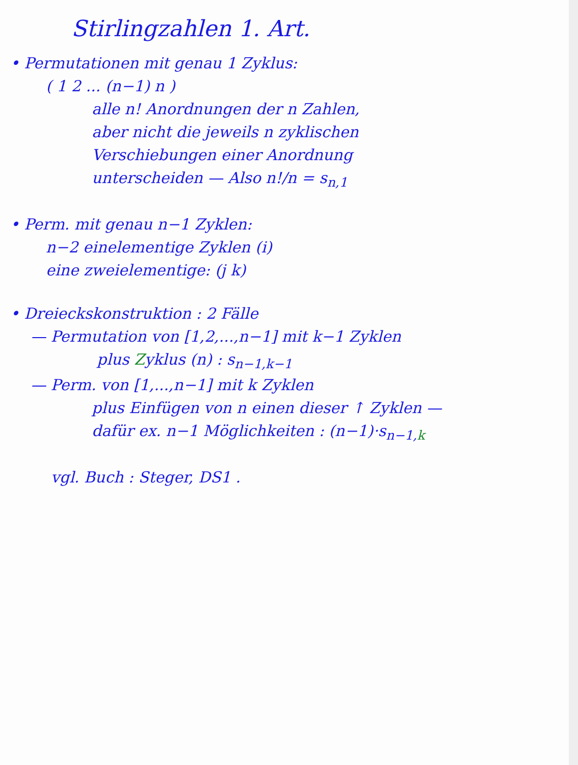Stirlingzahlen 1. Art.
• Permutationen mit genau 1 Zyklus:
( 1 2 ... (n−1) n )
alle n! Anordnungen der n Zahlen,
aber nicht die jeweils n zyklischen
Verschiebungen einer Anordnung
unterscheiden — Also n!/n = s<sub>n,1</sub>
• Perm. mit genau n−1 Zyklen:
n−2 einelementige Zyklen (i)
eine zweielementige: (j k)
• Dreieckskonstruktion : 2 Fälle
— Permutation von [1,2,...,n−1] mit k−1 Zyklen
plus Zyklus (n) : s<sub>n−1,k−1</sub>
— Perm. von [1,...,n−1] mit k Zyklen
plus Einfügen von n einen dieser ↑ Zyklen —
dafür ex. n−1 Möglichkeiten : (n−1)·s<sub>n−1,k</sub>
vgl. Buch : Steger, DS1 .